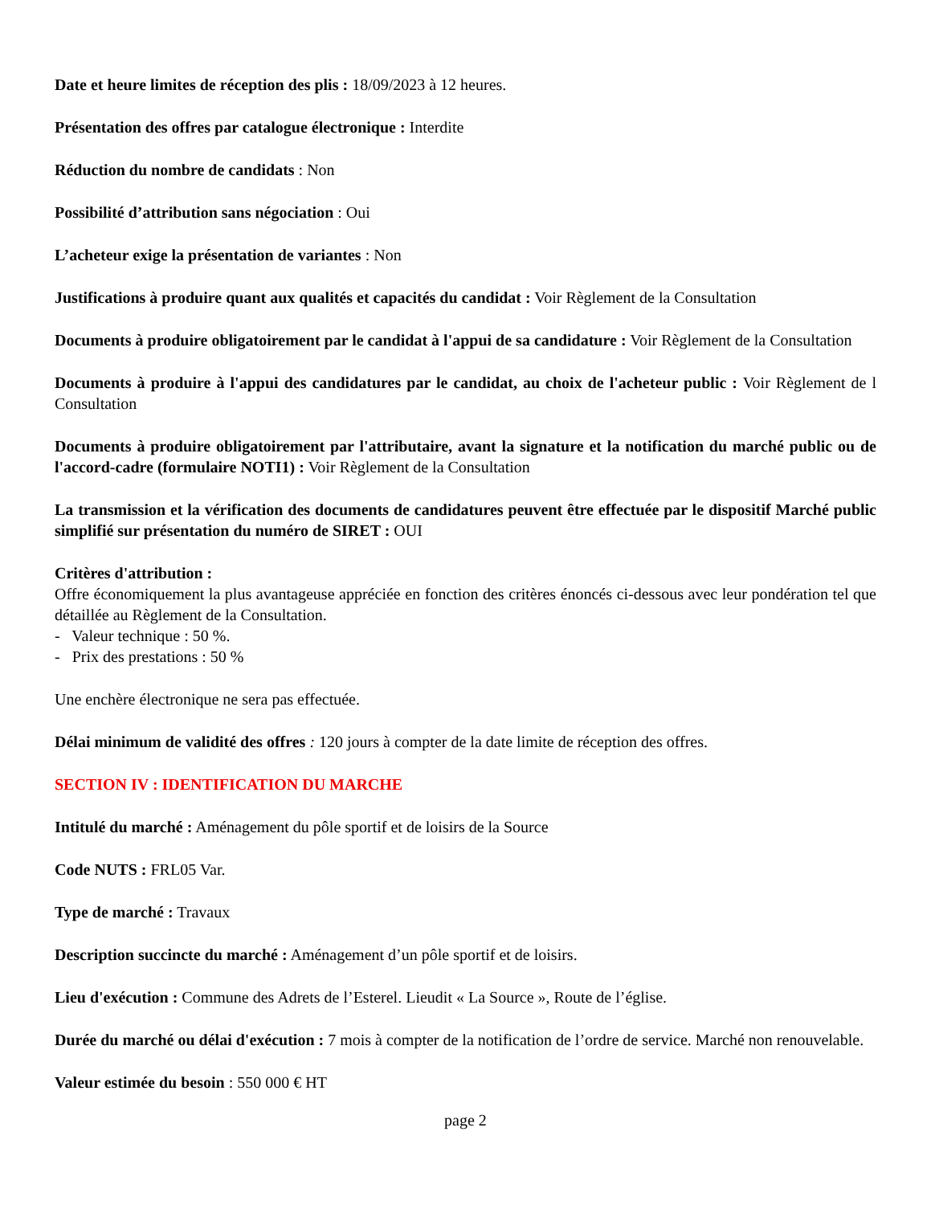Date et heure limites de réception des plis : 18/09/2023 à 12 heures.
Présentation des offres par catalogue électronique : Interdite
Réduction du nombre de candidats : Non
Possibilité d’attribution sans négociation : Oui
L’acheteur exige la présentation de variantes : Non
Justifications à produire quant aux qualités et capacités du candidat : Voir Règlement de la Consultation
Documents à produire obligatoirement par le candidat à l'appui de sa candidature : Voir Règlement de la Consultation
Documents à produire à l'appui des candidatures par le candidat, au choix de l'acheteur public : Voir Règlement de l Consultation
Documents à produire obligatoirement par l'attributaire, avant la signature et la notification du marché public ou de l'accord-cadre (formulaire NOTI1) : Voir Règlement de la Consultation
La transmission et la vérification des documents de candidatures peuvent être effectuée par le dispositif Marché public simplifié sur présentation du numéro de SIRET : OUI
Critères d'attribution :
Offre économiquement la plus avantageuse appréciée en fonction des critères énoncés ci-dessous avec leur pondération tel que détaillée au Règlement de la Consultation.
- Valeur technique : 50 %.
- Prix des prestations : 50 %
Une enchère électronique ne sera pas effectuée.
Délai minimum de validité des offres : 120 jours à compter de la date limite de réception des offres.
SECTION IV : IDENTIFICATION DU MARCHE
Intitulé du marché : Aménagement du pôle sportif et de loisirs de la Source
Code NUTS : FRL05 Var.
Type de marché : Travaux
Description succincte du marché : Aménagement d’un pôle sportif et de loisirs.
Lieu d'exécution : Commune des Adrets de l’Esterel. Lieudit « La Source », Route de l’église.
Durée du marché ou délai d'exécution : 7 mois à compter de la notification de l’ordre de service. Marché non renouvelable.
Valeur estimée du besoin : 550 000 € HT
page 2